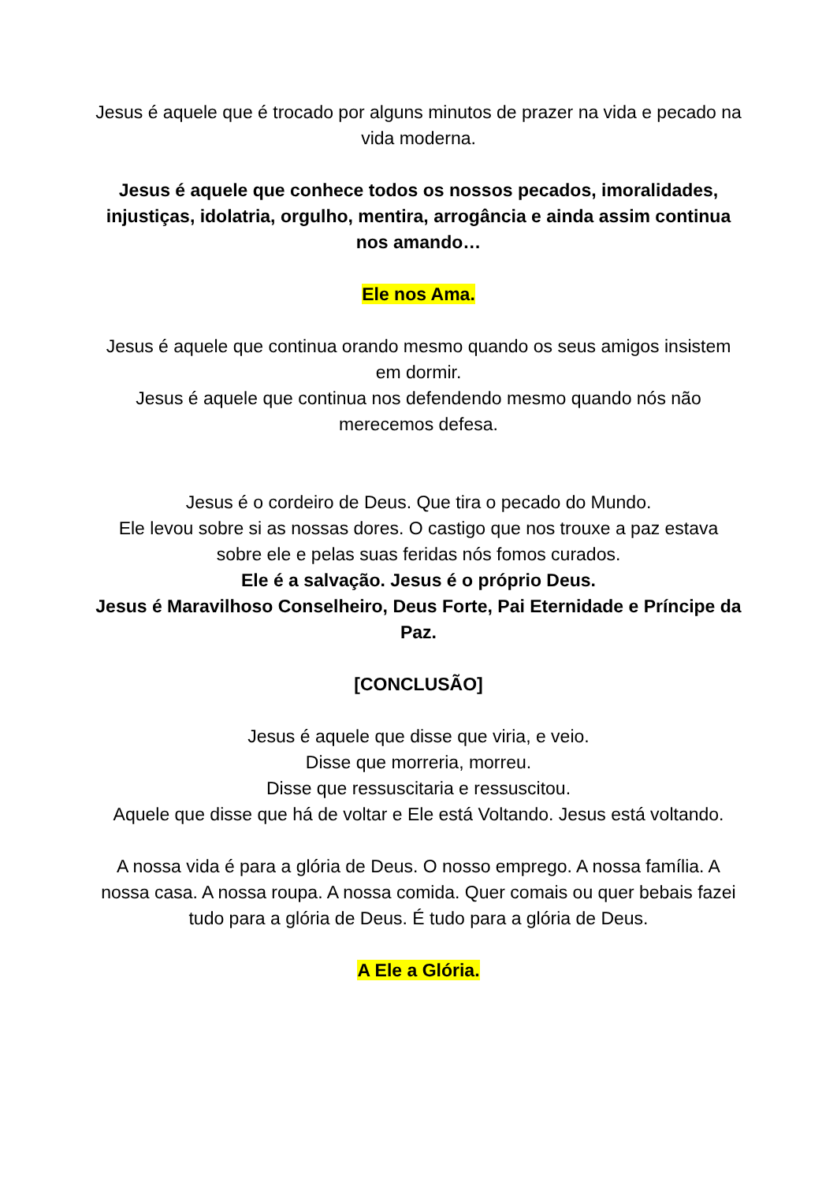Jesus é aquele que é trocado por alguns minutos de prazer na vida e pecado na vida moderna.
Jesus é aquele que conhece todos os nossos pecados, imoralidades, injustiças, idolatria, orgulho, mentira, arrogância e ainda assim continua nos amando…
Ele nos Ama.
Jesus é aquele que continua orando mesmo quando os seus amigos insistem em dormir.
Jesus é aquele que continua nos defendendo mesmo quando nós não merecemos defesa.
Jesus é o cordeiro de Deus. Que tira o pecado do Mundo.
Ele levou sobre si as nossas dores. O castigo que nos trouxe a paz estava sobre ele e pelas suas feridas nós fomos curados.
Ele é a salvação. Jesus é o próprio Deus.
Jesus é Maravilhoso Conselheiro, Deus Forte, Pai Eternidade e Príncipe da Paz.
[CONCLUSÃO]
Jesus é aquele que disse que viria, e veio.
Disse que morreria, morreu.
Disse que ressuscitaria e ressuscitou.
Aquele que disse que há de voltar e Ele está Voltando. Jesus está voltando.
A nossa vida é para a glória de Deus. O nosso emprego. A nossa família. A nossa casa. A nossa roupa. A nossa comida. Quer comais ou quer bebais fazei tudo para a glória de Deus. É tudo para a glória de Deus.
A Ele a Glória.